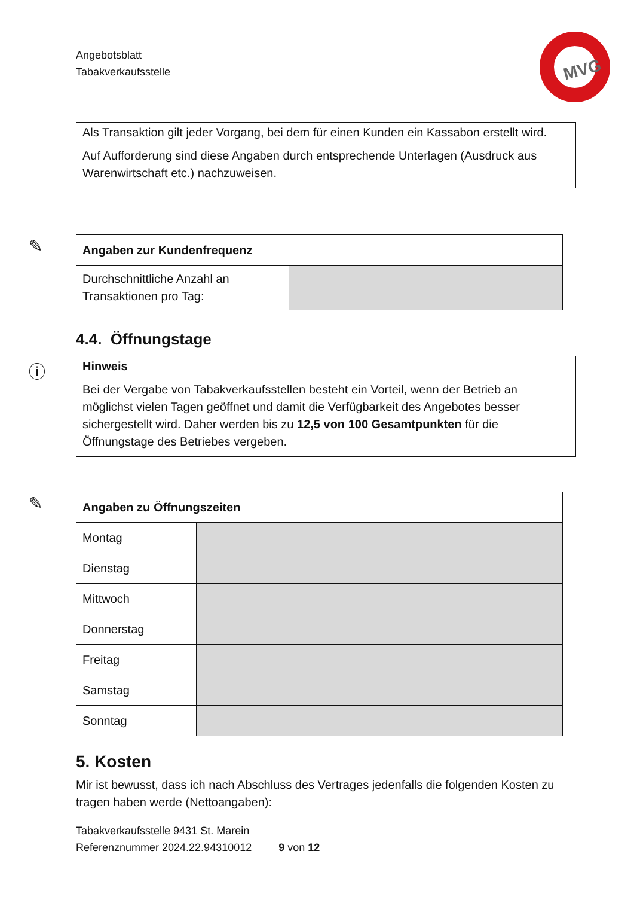Angebotsblatt
Tabakverkaufsstelle
MVG
Als Transaktion gilt jeder Vorgang, bei dem für einen Kunden ein Kassabon erstellt wird.
Auf Aufforderung sind diese Angaben durch entsprechende Unterlagen (Ausdruck aus Warenwirtschaft etc.) nachzuweisen.
✎
| Angaben zur Kundenfrequenz | |
| --- | --- |
| Durchschnittliche Anzahl an Transaktionen pro Tag: | |
4.4. Öffnungstage
ⓘ
Hinweis
Bei der Vergabe von Tabakverkaufsstellen besteht ein Vorteil, wenn der Betrieb an möglichst vielen Tagen geöffnet und damit die Verfügbarkeit des Angebotes besser sichergestellt wird. Daher werden bis zu 12,5 von 100 Gesamtpunkten für die Öffnungstage des Betriebes vergeben.
✎
| Angaben zu Öffnungszeiten | |
| --- | --- |
| Montag | |
| Dienstag | |
| Mittwoch | |
| Donnerstag | |
| Freitag | |
| Samstag | |
| Sonntag | |
5. Kosten
Mir ist bewusst, dass ich nach Abschluss des Vertrages jedenfalls die folgenden Kosten zu tragen haben werde (Nettoangaben):
Tabakverkaufsstelle 9431 St. Marein
Referenznummer 2024.22.94310012 9 von 12